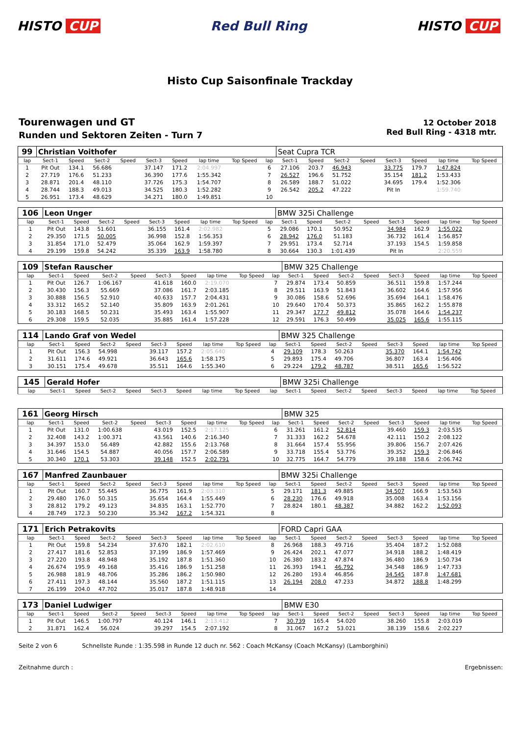HISTO CUP Red Bull Ring HISTO CUP
Histo Cup Saisonfinale Trackday
Tourenwagen und GT
Runden und Sektoren Zeiten - Turn 7
12 October 2018
Red Bull Ring - 4318 mtr.
| 99 | Christian Voithofer | | | | | | | | | Seat Cupra TCR | | | | | | | |
| lap | Sect-1 | Speed | Sect-2 | Speed | Sect-3 | Speed | lap time | Top Speed | lap | Sect-1 | Speed | Sect-2 | Speed | Sect-3 | Speed | lap time | Top Speed |
| 1 | Pit Out | 134.1 | 56.686 | | 37.147 | 171.2 | 2:04.997 | | 6 | 27.106 | 203.7 | 46.943 | | 33.775 | 179.7 | 1:47.824 | |
| 2 | 27.719 | 176.6 | 51.233 | | 36.390 | 177.6 | 1:55.342 | | 7 | 26.527 | 196.6 | 51.752 | | 35.154 | 181.2 | 1:53.433 | |
| 3 | 28.871 | 201.4 | 48.110 | | 37.726 | 175.3 | 1:54.707 | | 8 | 26.589 | 188.7 | 51.022 | | 34.695 | 179.4 | 1:52.306 | |
| 4 | 28.744 | 188.3 | 49.013 | | 34.525 | 180.3 | 1:52.282 | | 9 | 26.542 | 205.2 | 47.222 | | Pit In | | 1:59.740 | |
| 5 | 26.951 | 173.4 | 48.629 | | 34.271 | 180.0 | 1:49.851 | | 10 | | | | | | | | |
| 106 | Leon Unger | | | | | | | | | BMW 325i Challenge | | | | | | | |
| lap | Sect-1 | Speed | Sect-2 | Speed | Sect-3 | Speed | lap time | Top Speed | lap | Sect-1 | Speed | Sect-2 | Speed | Sect-3 | Speed | lap time | Top Speed |
| 1 | Pit Out | 143.8 | 51.601 | | 36.155 | 161.4 | 2:02.982 | | 5 | 29.086 | 170.1 | 50.952 | | 34.984 | 162.9 | 1:55.022 | |
| 2 | 29.350 | 171.5 | 50.005 | | 36.998 | 152.8 | 1:56.353 | | 6 | 28.942 | 176.0 | 51.183 | | 36.732 | 161.4 | 1:56.857 | |
| 3 | 31.854 | 171.0 | 52.479 | | 35.064 | 162.9 | 1:59.397 | | 7 | 29.951 | 173.4 | 52.714 | | 37.193 | 154.5 | 1:59.858 | |
| 4 | 29.199 | 159.8 | 54.242 | | 35.339 | 163.9 | 1:58.780 | | 8 | 30.664 | 130.3 | 1:01.439 | | Pit In | | 2:20.559 | |
| 109 | Stefan Rauscher | | | | | | | | | BMW 325 Challenge | | | | | | | |
| lap | Sect-1 | Speed | Sect-2 | Speed | Sect-3 | Speed | lap time | Top Speed | lap | Sect-1 | Speed | Sect-2 | Speed | Sect-3 | Speed | lap time | Top Speed |
| 1 | Pit Out | 126.7 | 1:06.167 | | 41.618 | 160.0 | 2:19.070 | | 7 | 29.874 | 173.4 | 50.859 | | 36.511 | 159.8 | 1:57.244 | |
| 2 | 30.430 | 156.3 | 55.669 | | 37.086 | 161.7 | 2:03.185 | | 8 | 29.511 | 163.9 | 51.843 | | 36.602 | 164.6 | 1:57.956 | |
| 3 | 30.888 | 156.5 | 52.910 | | 40.633 | 157.7 | 2:04.431 | | 9 | 30.086 | 158.6 | 52.696 | | 35.694 | 164.1 | 1:58.476 | |
| 4 | 33.312 | 165.2 | 52.140 | | 35.809 | 163.9 | 2:01.261 | | 10 | 29.640 | 170.4 | 50.373 | | 35.865 | 162.2 | 1:55.878 | |
| 5 | 30.183 | 168.5 | 50.231 | | 35.493 | 163.4 | 1:55.907 | | 11 | 29.347 | 177.7 | 49.812 | | 35.078 | 164.6 | 1:54.237 | |
| 6 | 29.308 | 159.5 | 52.035 | | 35.885 | 161.4 | 1:57.228 | | 12 | 29.591 | 176.3 | 50.499 | | 35.025 | 165.6 | 1:55.115 | |
| 114 | Lando Graf von Wedel | | | | | | | | | BMW 325 Challenge | | | | | | | |
| lap | Sect-1 | Speed | Sect-2 | Speed | Sect-3 | Speed | lap time | Top Speed | lap | Sect-1 | Speed | Sect-2 | Speed | Sect-3 | Speed | lap time | Top Speed |
| 1 | Pit Out | 156.3 | 54.998 | | 39.117 | 157.2 | 2:05.640 | | 4 | 29.109 | 178.3 | 50.263 | | 35.370 | 164.1 | 1:54.742 | |
| 2 | 31.611 | 174.6 | 49.921 | | 36.643 | 165.6 | 1:58.175 | | 5 | 29.893 | 175.4 | 49.706 | | 36.807 | 163.4 | 1:56.406 | |
| 3 | 30.151 | 175.4 | 49.678 | | 35.511 | 164.6 | 1:55.340 | | 6 | 29.224 | 179.2 | 48.787 | | 38.511 | 165.6 | 1:56.522 | |
| 145 | Gerald Hofer | | | | | | | | | BMW 325i Challenge | | | | | | | |
| lap | Sect-1 | Speed | Sect-2 | Speed | Sect-3 | Speed | lap time | Top Speed | lap | Sect-1 | Speed | Sect-2 | Speed | Sect-3 | Speed | lap time | Top Speed |
| 161 | Georg Hirsch | | | | | | | | | BMW 325 | | | | | | | |
| lap | Sect-1 | Speed | Sect-2 | Speed | Sect-3 | Speed | lap time | Top Speed | lap | Sect-1 | Speed | Sect-2 | Speed | Sect-3 | Speed | lap time | Top Speed |
| 1 | Pit Out | 131.0 | 1:00.638 | | 43.019 | 152.5 | 2:17.125 | | 6 | 31.261 | 161.2 | 52.814 | | 39.460 | 159.3 | 2:03.535 | |
| 2 | 32.408 | 143.2 | 1:00.371 | | 43.561 | 140.6 | 2:16.340 | | 7 | 31.333 | 162.2 | 54.678 | | 42.111 | 150.2 | 2:08.122 | |
| 3 | 34.397 | 153.0 | 56.489 | | 42.882 | 155.6 | 2:13.768 | | 8 | 31.664 | 157.4 | 55.956 | | 39.806 | 156.7 | 2:07.426 | |
| 4 | 31.646 | 154.5 | 54.887 | | 40.056 | 157.7 | 2:06.589 | | 9 | 33.718 | 155.4 | 53.776 | | 39.352 | 159.3 | 2:06.846 | |
| 5 | 30.340 | 170.1 | 53.303 | | 39.148 | 152.5 | 2:02.791 | | 10 | 32.775 | 164.7 | 54.779 | | 39.188 | 158.6 | 2:06.742 | |
| 167 | Manfred Zaunbauer | | | | | | | | | BMW 325i Challenge | | | | | | | |
| lap | Sect-1 | Speed | Sect-2 | Speed | Sect-3 | Speed | lap time | Top Speed | lap | Sect-1 | Speed | Sect-2 | Speed | Sect-3 | Speed | lap time | Top Speed |
| 1 | Pit Out | 160.7 | 55.445 | | 36.775 | 161.9 | 2:03.310 | | 5 | 29.171 | 181.3 | 49.885 | | 34.507 | 166.9 | 1:53.563 | |
| 2 | 29.480 | 176.0 | 50.315 | | 35.654 | 164.4 | 1:55.449 | | 6 | 28.230 | 176.6 | 49.918 | | 35.008 | 163.4 | 1:53.156 | |
| 3 | 28.812 | 179.2 | 49.123 | | 34.835 | 163.1 | 1:52.770 | | 7 | 28.824 | 180.1 | 48.387 | | 34.882 | 162.2 | 1:52.093 | |
| 4 | 28.749 | 172.3 | 50.230 | | 35.342 | 167.2 | 1:54.321 | | 8 | | | | | | | | |
| 171 | Erich Petrakovits | | | | | | | | | FORD Capri GAA | | | | | | | |
| lap | Sect-1 | Speed | Sect-2 | Speed | Sect-3 | Speed | lap time | Top Speed | lap | Sect-1 | Speed | Sect-2 | Speed | Sect-3 | Speed | lap time | Top Speed |
| 1 | Pit Out | 159.8 | 54.234 | | 37.670 | 182.1 | 2:02.610 | | 8 | 26.968 | 188.3 | 49.716 | | 35.404 | 187.2 | 1:52.088 | |
| 2 | 27.417 | 181.6 | 52.853 | | 37.199 | 186.9 | 1:57.469 | | 9 | 26.424 | 202.1 | 47.077 | | 34.918 | 188.2 | 1:48.419 | |
| 3 | 27.220 | 193.8 | 48.948 | | 35.192 | 187.8 | 1:51.360 | | 10 | 26.380 | 183.2 | 47.874 | | 36.480 | 186.9 | 1:50.734 | |
| 4 | 26.674 | 195.9 | 49.168 | | 35.416 | 186.9 | 1:51.258 | | 11 | 26.393 | 194.1 | 46.792 | | 34.548 | 186.9 | 1:47.733 | |
| 5 | 26.988 | 181.9 | 48.706 | | 35.286 | 186.2 | 1:50.980 | | 12 | 26.280 | 193.4 | 46.856 | | 34.545 | 187.8 | 1:47.681 | |
| 6 | 27.411 | 197.3 | 48.144 | | 35.560 | 187.2 | 1:51.115 | | 13 | 26.194 | 208.0 | 47.233 | | 34.872 | 188.8 | 1:48.299 | |
| 7 | 26.199 | 204.0 | 47.702 | | 35.017 | 187.8 | 1:48.918 | | 14 | | | | | | | | |
| 173 | Daniel Ludwiger | | | | | | | | | BMW E30 | | | | | | | |
| lap | Sect-1 | Speed | Sect-2 | Speed | Sect-3 | Speed | lap time | Top Speed | lap | Sect-1 | Speed | Sect-2 | Speed | Sect-3 | Speed | lap time | Top Speed |
| 1 | Pit Out | 146.5 | 1:00.797 | | 40.124 | 146.1 | 2:13.412 | | 7 | 30.739 | 165.4 | 54.020 | | 38.260 | 155.8 | 2:03.019 | |
| 2 | 31.871 | 162.4 | 56.024 | | 39.297 | 154.5 | 2:07.192 | | 8 | 31.067 | 167.2 | 53.021 | | 38.139 | 158.6 | 2:02.227 | |
Seite 2 von 6 Schnellste Runde : 1:35.598 in Runde 12 duch nr. 562 : Coach McKansy (Coach McKansy) (Lamborghini)
Zeitnahme durch : Ergebnissen: